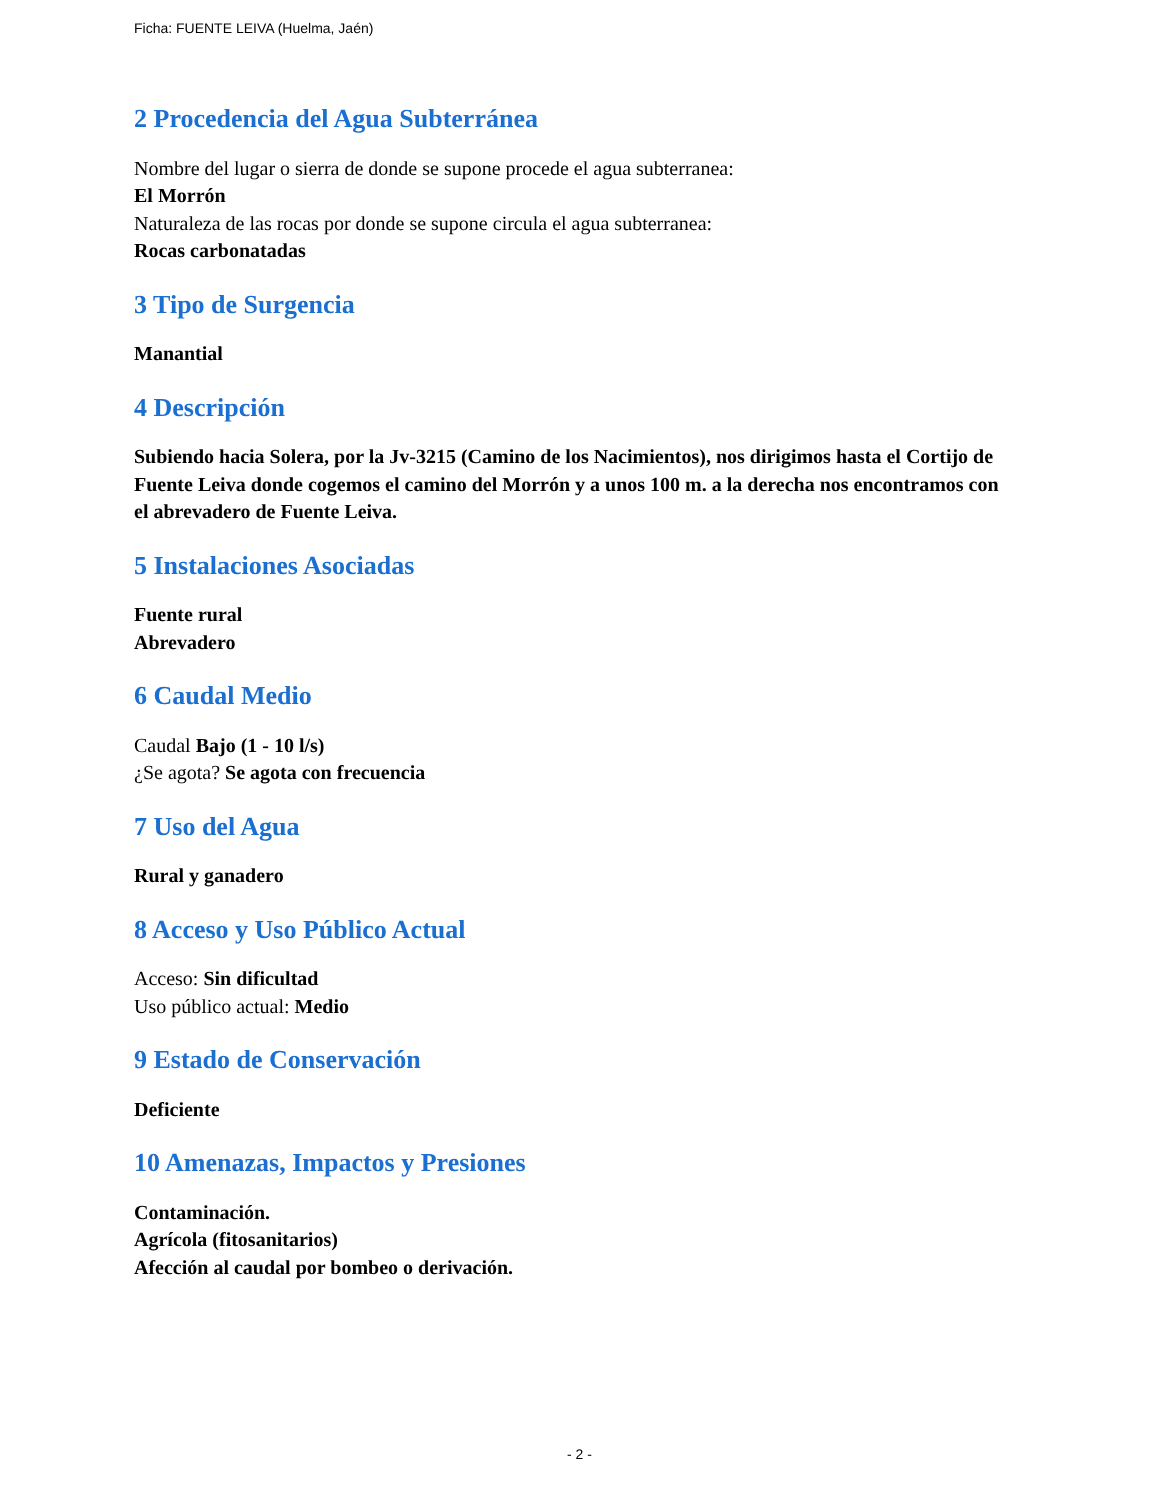Ficha: FUENTE LEIVA (Huelma, Jaén)
2 Procedencia del Agua Subterránea
Nombre del lugar o sierra de donde se supone procede el agua subterranea:
El Morrón
Naturaleza de las rocas por donde se supone circula el agua subterranea:
Rocas carbonatadas
3 Tipo de Surgencia
Manantial
4 Descripción
Subiendo hacia Solera, por la Jv-3215 (Camino de los Nacimientos), nos dirigimos hasta el Cortijo de Fuente Leiva donde cogemos el camino del Morrón y a unos 100 m. a la derecha nos encontramos con el abrevadero de Fuente Leiva.
5 Instalaciones Asociadas
Fuente rural
Abrevadero
6 Caudal Medio
Caudal Bajo (1 - 10 l/s)
¿Se agota? Se agota con frecuencia
7 Uso del Agua
Rural y ganadero
8 Acceso y Uso Público Actual
Acceso: Sin dificultad
Uso público actual: Medio
9 Estado de Conservación
Deficiente
10 Amenazas, Impactos y Presiones
Contaminación.
Agrícola (fitosanitarios)
Afección al caudal por bombeo o derivación.
- 2 -